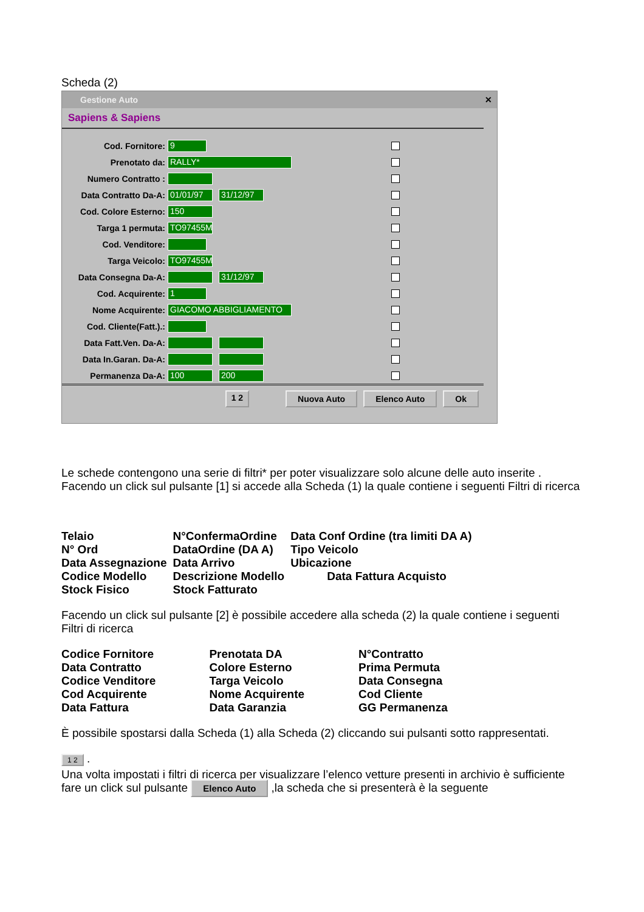Scheda (2)
Gestione Auto ✕
Sapiens & Sapiens
Cod. Fornitore: 9
Prenotato da: RALLY*
Numero Contratto :
Data Contratto Da-A: 01/01/97 31/12/97
Cod. Colore Esterno: 150
Targa 1 permuta: TO97455M
Cod. Venditore:
Targa Veicolo: TO97455M
Data Consegna Da-A: 31/12/97
Cod. Acquirente: 1
Nome Acquirente: GIACOMO ABBIGLIAMENTO
Cod. Cliente(Fatt.).:
Data Fatt.Ven. Da-A:
Data In.Garan. Da-A:
Permanenza Da-A: 100 200
1 2 Nuova Auto Elenco Auto Ok
Le schede contengono una serie di filtri* per poter visualizzare solo alcune delle auto inserite . Facendo un click sul pulsante [1] si accede alla Scheda (1) la quale contiene i seguenti Filtri di ricerca
| Telaio | N°ConfermaOrdine | Data Conf Ordine (tra limiti DA A) |
| N° Ord | DataOrdine (DA A) | Tipo Veicolo |
| Data Assegnazione | Data Arrivo | Ubicazione |
| Codice Modello | Descrizione Modello | Data Fattura Acquisto |
| Stock Fisico | Stock Fatturato | |
Facendo un click sul pulsante [2] è possibile accedere alla scheda (2) la quale contiene i seguenti Filtri di ricerca
| Codice Fornitore | Prenotata DA | N°Contratto |
| Data Contratto | Colore Esterno | Prima Permuta |
| Codice Venditore | Targa Veicolo | Data Consegna |
| Cod Acquirente | Nome Acquirente | Cod Cliente |
| Data Fattura | Data Garanzia | GG Permanenza |
È possibile spostarsi dalla Scheda (1) alla Scheda (2) cliccando sui pulsanti sotto rappresentati.
1 2 .
Una volta impostati i filtri di ricerca per visualizzare l’elenco vetture presenti in archivio è sufficiente fare un click sul pulsante Elenco Auto ,la scheda che si presenterà è la seguente